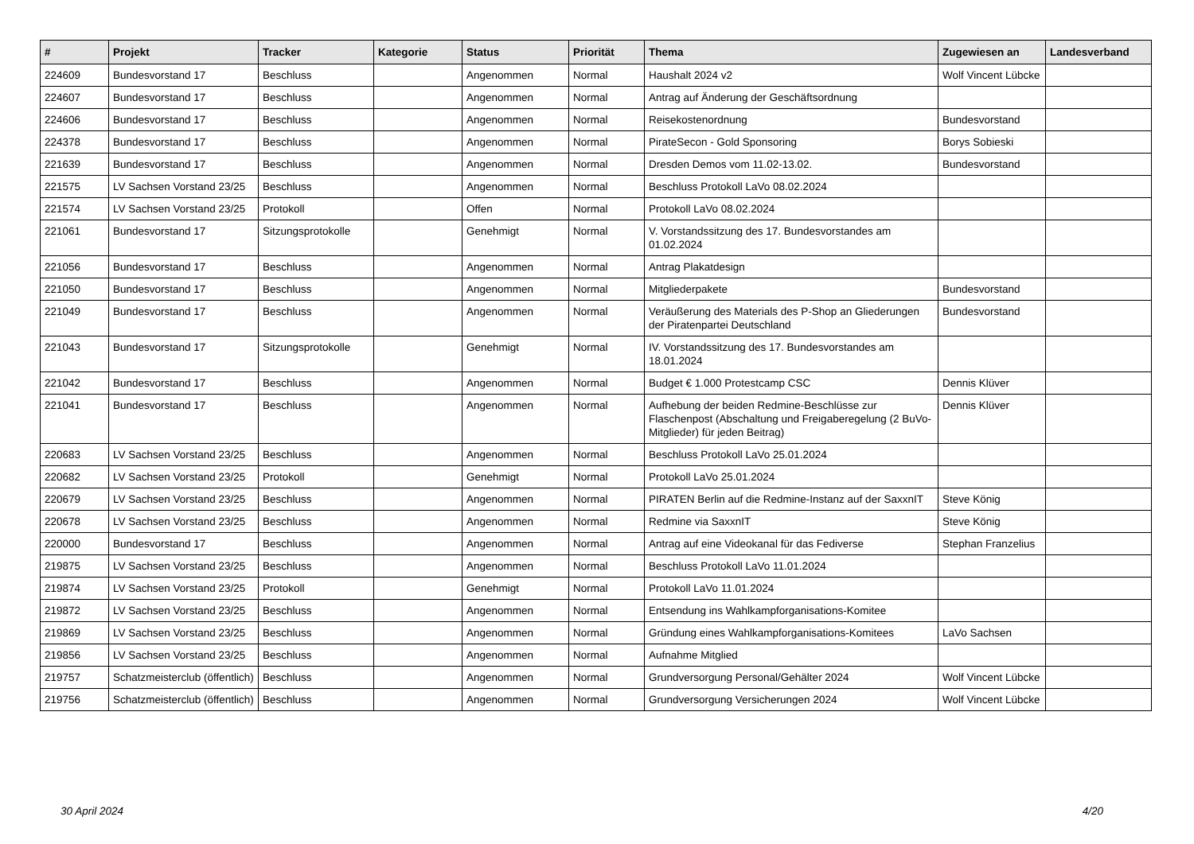| # | Projekt | Tracker | Kategorie | Status | Priorität | Thema | Zugewiesen an | Landesverband |
| --- | --- | --- | --- | --- | --- | --- | --- | --- |
| 224609 | Bundesvorstand 17 | Beschluss | | Angenommen | Normal | Haushalt 2024 v2 | Wolf Vincent Lübcke | |
| 224607 | Bundesvorstand 17 | Beschluss | | Angenommen | Normal | Antrag auf Änderung der Geschäftsordnung | | |
| 224606 | Bundesvorstand 17 | Beschluss | | Angenommen | Normal | Reisekostenordnung | Bundesvorstand | |
| 224378 | Bundesvorstand 17 | Beschluss | | Angenommen | Normal | PirateSecon - Gold Sponsoring | Borys Sobieski | |
| 221639 | Bundesvorstand 17 | Beschluss | | Angenommen | Normal | Dresden Demos vom 11.02-13.02. | Bundesvorstand | |
| 221575 | LV Sachsen Vorstand 23/25 | Beschluss | | Angenommen | Normal | Beschluss Protokoll LaVo 08.02.2024 | | |
| 221574 | LV Sachsen Vorstand 23/25 | Protokoll | | Offen | Normal | Protokoll LaVo 08.02.2024 | | |
| 221061 | Bundesvorstand 17 | Sitzungsprotokolle | | Genehmigt | Normal | V. Vorstandssitzung des 17. Bundesvorstandes am 01.02.2024 | | |
| 221056 | Bundesvorstand 17 | Beschluss | | Angenommen | Normal | Antrag Plakatdesign | | |
| 221050 | Bundesvorstand 17 | Beschluss | | Angenommen | Normal | Mitgliederpakete | Bundesvorstand | |
| 221049 | Bundesvorstand 17 | Beschluss | | Angenommen | Normal | Veräußerung des Materials des P-Shop an Gliederungen der Piratenpartei Deutschland | Bundesvorstand | |
| 221043 | Bundesvorstand 17 | Sitzungsprotokolle | | Genehmigt | Normal | IV. Vorstandssitzung des 17. Bundesvorstandes am 18.01.2024 | | |
| 221042 | Bundesvorstand 17 | Beschluss | | Angenommen | Normal | Budget € 1.000 Protestcamp CSC | Dennis Klüver | |
| 221041 | Bundesvorstand 17 | Beschluss | | Angenommen | Normal | Aufhebung der beiden Redmine-Beschlüsse zur Flaschenpost (Abschaltung und Freigaberegelung (2 BuVo-Mitglieder) für jeden Beitrag) | Dennis Klüver | |
| 220683 | LV Sachsen Vorstand 23/25 | Beschluss | | Angenommen | Normal | Beschluss Protokoll LaVo 25.01.2024 | | |
| 220682 | LV Sachsen Vorstand 23/25 | Protokoll | | Genehmigt | Normal | Protokoll LaVo 25.01.2024 | | |
| 220679 | LV Sachsen Vorstand 23/25 | Beschluss | | Angenommen | Normal | PIRATEN Berlin auf die Redmine-Instanz auf der SaxxnIT | Steve König | |
| 220678 | LV Sachsen Vorstand 23/25 | Beschluss | | Angenommen | Normal | Redmine via SaxxnIT | Steve König | |
| 220000 | Bundesvorstand 17 | Beschluss | | Angenommen | Normal | Antrag auf eine Videokanal für das Fediverse | Stephan Franzelius | |
| 219875 | LV Sachsen Vorstand 23/25 | Beschluss | | Angenommen | Normal | Beschluss Protokoll LaVo 11.01.2024 | | |
| 219874 | LV Sachsen Vorstand 23/25 | Protokoll | | Genehmigt | Normal | Protokoll LaVo 11.01.2024 | | |
| 219872 | LV Sachsen Vorstand 23/25 | Beschluss | | Angenommen | Normal | Entsendung ins Wahlkampforganisations-Komitee | | |
| 219869 | LV Sachsen Vorstand 23/25 | Beschluss | | Angenommen | Normal | Gründung eines Wahlkampforganisations-Komitees | LaVo Sachsen | |
| 219856 | LV Sachsen Vorstand 23/25 | Beschluss | | Angenommen | Normal | Aufnahme Mitglied | | |
| 219757 | Schatzmeisterclub (öffentlich) | Beschluss | | Angenommen | Normal | Grundversorgung Personal/Gehälter 2024 | Wolf Vincent Lübcke | |
| 219756 | Schatzmeisterclub (öffentlich) | Beschluss | | Angenommen | Normal | Grundversorgung Versicherungen 2024 | Wolf Vincent Lübcke | |
30 April 2024 4/20